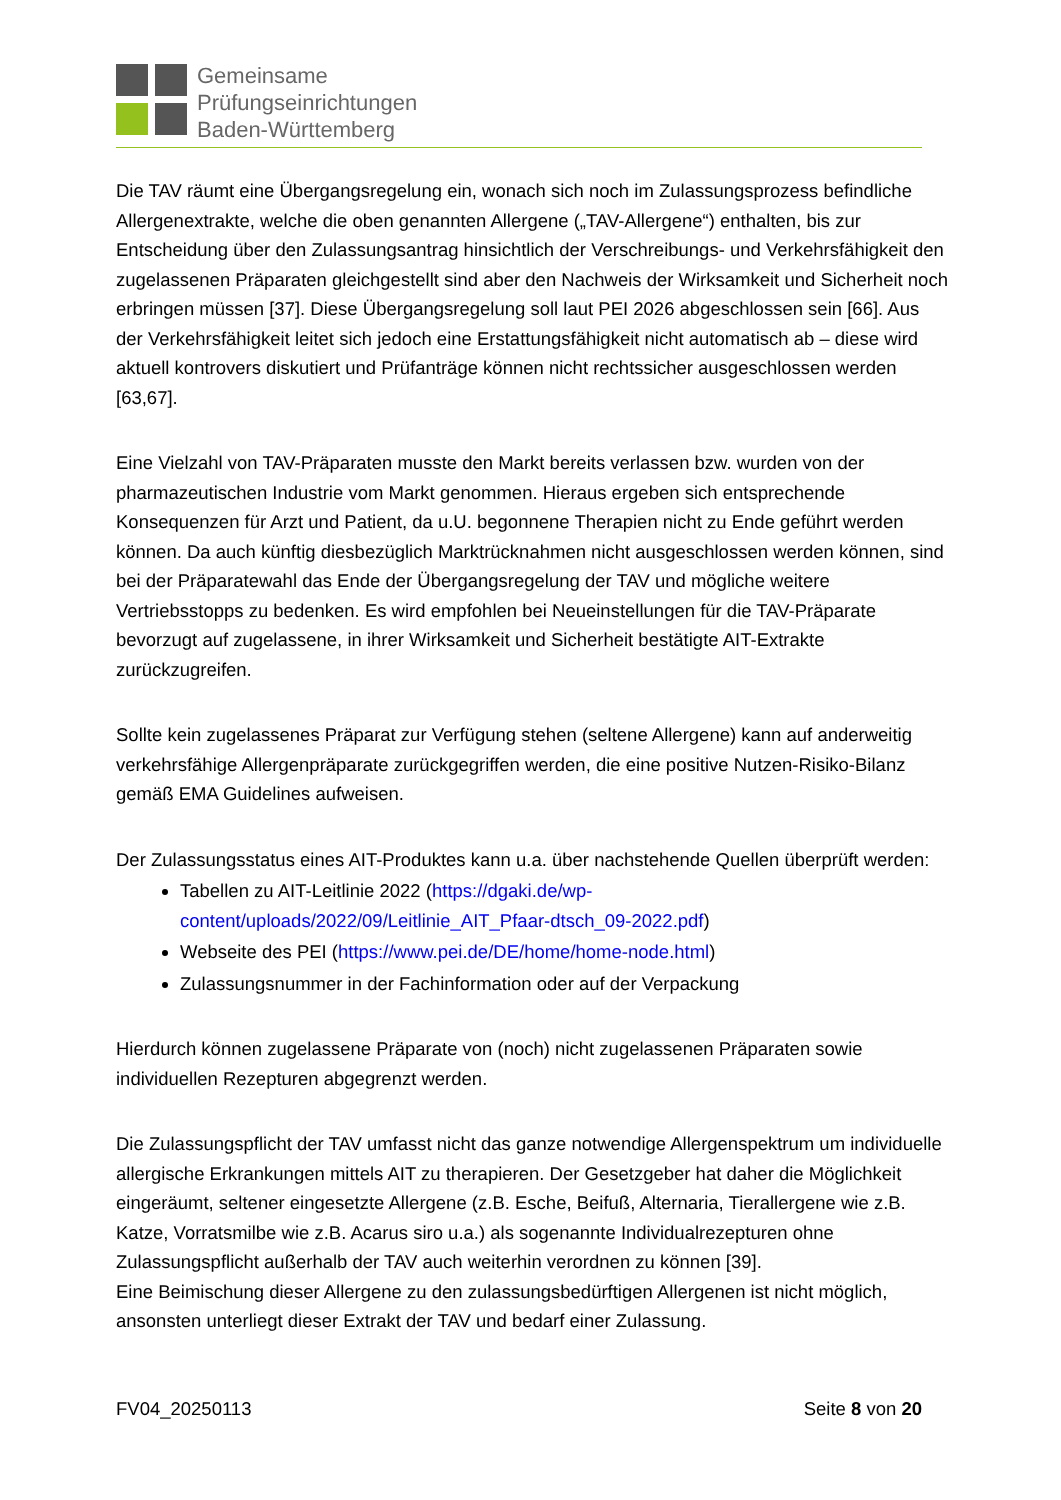Gemeinsame
Prüfungseinrichtungen
Baden-Württemberg
Die TAV räumt eine Übergangsregelung ein, wonach sich noch im Zulassungsprozess befindliche Allergenextrakte, welche die oben genannten Allergene („TAV-Allergene“) enthalten, bis zur Entscheidung über den Zulassungsantrag hinsichtlich der Verschreibungs- und Verkehrsfähigkeit den zugelassenen Präparaten gleichgestellt sind aber den Nachweis der Wirksamkeit und Sicherheit noch erbringen müssen [37]. Diese Übergangsregelung soll laut PEI 2026 abgeschlossen sein [66]. Aus der Verkehrsfähigkeit leitet sich jedoch eine Erstattungsfähigkeit nicht automatisch ab – diese wird aktuell kontrovers diskutiert und Prüfanträge können nicht rechtssicher ausgeschlossen werden [63,67].
Eine Vielzahl von TAV-Präparaten musste den Markt bereits verlassen bzw. wurden von der pharmazeutischen Industrie vom Markt genommen. Hieraus ergeben sich entsprechende Konsequenzen für Arzt und Patient, da u.U. begonnene Therapien nicht zu Ende geführt werden können. Da auch künftig diesbezüglich Marktrücknahmen nicht ausgeschlossen werden können, sind bei der Präparatewahl das Ende der Übergangsregelung der TAV und mögliche weitere Vertriebsstopps zu bedenken. Es wird empfohlen bei Neueinstellungen für die TAV-Präparate bevorzugt auf zugelassene, in ihrer Wirksamkeit und Sicherheit bestätigte AIT-Extrakte zurückzugreifen.
Sollte kein zugelassenes Präparat zur Verfügung stehen (seltene Allergene) kann auf anderweitig verkehrsfähige Allergenpräparate zurückgegriffen werden, die eine positive Nutzen-Risiko-Bilanz gemäß EMA Guidelines aufweisen.
Der Zulassungsstatus eines AIT-Produktes kann u.a. über nachstehende Quellen überprüft werden:
Tabellen zu AIT-Leitlinie 2022 (https://dgaki.de/wp-content/uploads/2022/09/Leitlinie_AIT_Pfaar-dtsch_09-2022.pdf)
Webseite des PEI (https://www.pei.de/DE/home/home-node.html)
Zulassungsnummer in der Fachinformation oder auf der Verpackung
Hierdurch können zugelassene Präparate von (noch) nicht zugelassenen Präparaten sowie individuellen Rezepturen abgegrenzt werden.
Die Zulassungspflicht der TAV umfasst nicht das ganze notwendige Allergenspektrum um individuelle allergische Erkrankungen mittels AIT zu therapieren. Der Gesetzgeber hat daher die Möglichkeit eingeräumt, seltener eingesetzte Allergene (z.B. Esche, Beifuß, Alternaria, Tierallergene wie z.B. Katze, Vorratsmilbe wie z.B. Acarus siro u.a.) als sogenannte Individualrezepturen ohne Zulassungspflicht außerhalb der TAV auch weiterhin verordnen zu können [39].
Eine Beimischung dieser Allergene zu den zulassungsbedürftigen Allergenen ist nicht möglich, ansonsten unterliegt dieser Extrakt der TAV und bedarf einer Zulassung.
FV04_20250113 Seite 8 von 20